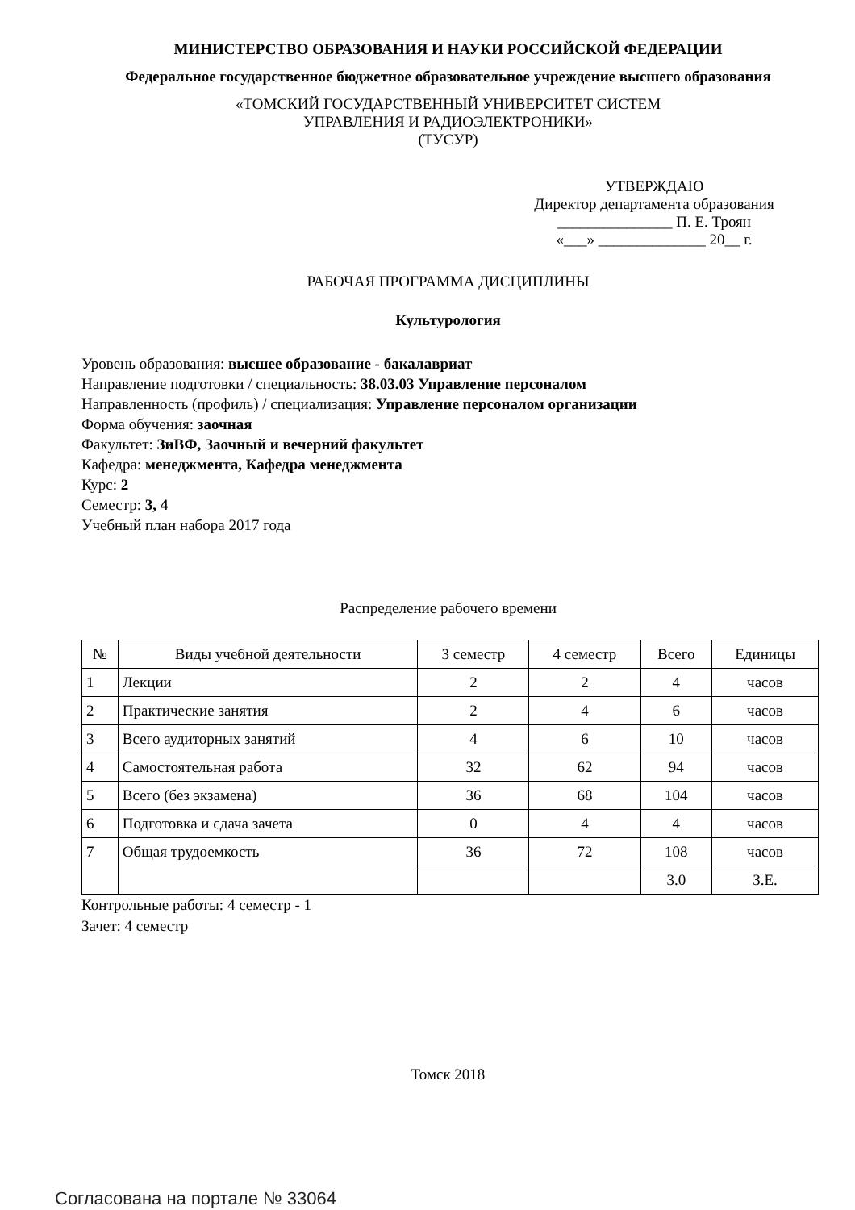МИНИСТЕРСТВО ОБРАЗОВАНИЯ И НАУКИ РОССИЙСКОЙ ФЕДЕРАЦИИ
Федеральное государственное бюджетное образовательное учреждение высшего образования
«ТОМСКИЙ ГОСУДАРСТВЕННЫЙ УНИВЕРСИТЕТ СИСТЕМ
УПРАВЛЕНИЯ И РАДИОЭЛЕКТРОНИКИ»
(ТУСУР)
УТВЕРЖДАЮ
Директор департамента образования
_______________ П. Е. Троян
«___» ______________ 20__ г.
РАБОЧАЯ ПРОГРАММА ДИСЦИПЛИНЫ
Культурология
Уровень образования: высшее образование - бакалавриат
Направление подготовки / специальность: 38.03.03 Управление персоналом
Направленность (профиль) / специализация: Управление персоналом организации
Форма обучения: заочная
Факультет: ЗиВФ, Заочный и вечерний факультет
Кафедра: менеджмента, Кафедра менеджмента
Курс: 2
Семестр: 3, 4
Учебный план набора 2017 года
Распределение рабочего времени
| № | Виды учебной деятельности | 3 семестр | 4 семестр | Всего | Единицы |
| --- | --- | --- | --- | --- | --- |
| 1 | Лекции | 2 | 2 | 4 | часов |
| 2 | Практические занятия | 2 | 4 | 6 | часов |
| 3 | Всего аудиторных занятий | 4 | 6 | 10 | часов |
| 4 | Самостоятельная работа | 32 | 62 | 94 | часов |
| 5 | Всего (без экзамена) | 36 | 68 | 104 | часов |
| 6 | Подготовка и сдача зачета | 0 | 4 | 4 | часов |
| 7 | Общая трудоемкость | 36 | 72 | 108 | часов |
| | | | | 3.0 | З.Е. |
Контрольные работы: 4 семестр - 1
Зачет: 4 семестр
Томск 2018
Согласована на портале № 33064